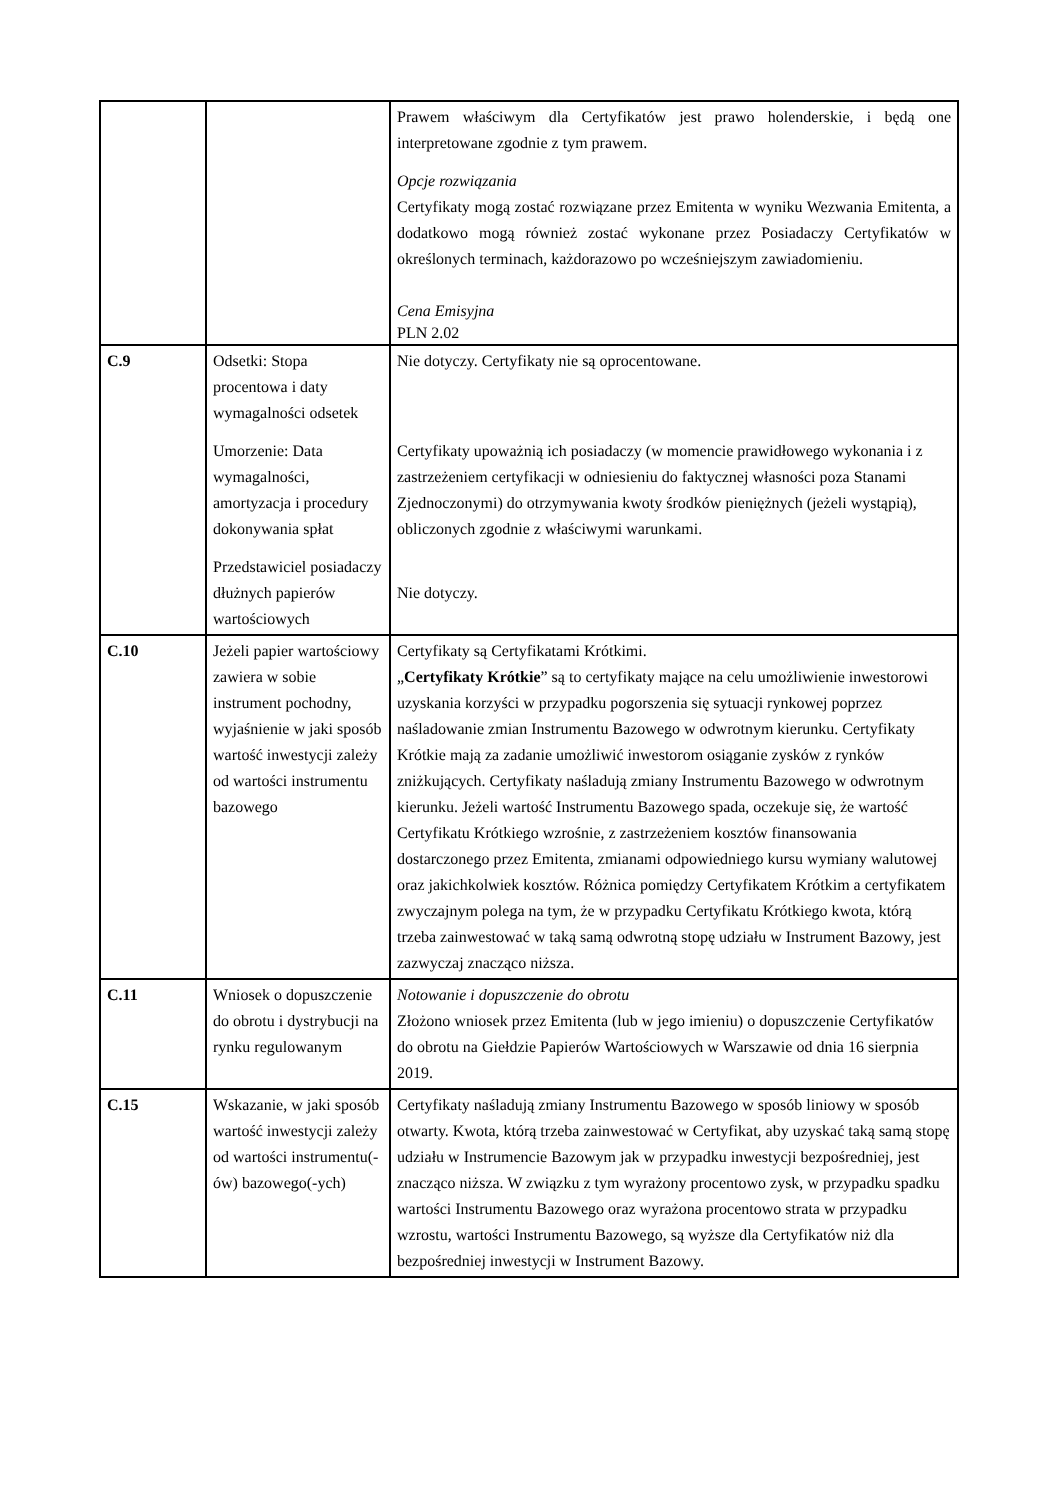| | | Prawem właściwym dla Certyfikatów jest prawo holenderskie, i będą one interpretowane zgodnie z tym prawem. Opcje rozwiązania Certyfikaty mogą zostać rozwiązane przez Emitenta w wyniku Wezwania Emitenta, a dodatkowo mogą również zostać wykonane przez Posiadaczy Certyfikatów w określonych terminach, każdorazowo po wcześniejszym zawiadomieniu. Cena Emisyjna PLN 2.02 |
| C.9 | Odsetki: Stopa procentowa i daty wymagalności odsetek Umorzenie: Data wymagalności, amortyzacja i procedury dokonywania spłat Przedstawiciel posiadaczy dłużnych papierów wartościowych | Nie dotyczy. Certyfikaty nie są oprocentowane. Certyfikaty upoważnią ich posiadaczy (w momencie prawidłowego wykonania i z zastrzeżeniem certyfikacji w odniesieniu do faktycznej własności poza Stanami Zjednoczonymi) do otrzymywania kwoty środków pieniężnych (jeżeli wystąpią), obliczonych zgodnie z właściwymi warunkami. Nie dotyczy. |
| C.10 | Jeżeli papier wartościowy zawiera w sobie instrument pochodny, wyjaśnienie w jaki sposób wartość inwestycji zależy od wartości instrumentu bazowego | Certyfikaty są Certyfikatami Krótkimi. „ Certyfikaty Krótkie ” są to certyfikaty mające na celu umożliwienie inwestorowi uzyskania korzyści w przypadku pogorszenia się sytuacji rynkowej poprzez naśladowanie zmian Instrumentu Bazowego w odwrotnym kierunku. Certyfikaty Krótkie mają za zadanie umożliwić inwestorom osiąganie zysków z rynków zniżkujących. Certyfikaty naśladują zmiany Instrumentu Bazowego w odwrotnym kierunku. Jeżeli wartość Instrumentu Bazowego spada, oczekuje się, że wartość Certyfikatu Krótkiego wzrośnie, z zastrzeżeniem kosztów finansowania dostarczonego przez Emitenta, zmianami odpowiedniego kursu wymiany walutowej oraz jakichkolwiek kosztów. Różnica pomiędzy Certyfikatem Krótkim a certyfikatem zwyczajnym polega na tym, że w przypadku Certyfikatu Krótkiego kwota, którą trzeba zainwestować w taką samą odwrotną stopę udziału w Instrument Bazowy, jest zazwyczaj znacząco niższa. |
| C.11 | Wniosek o dopuszczenie do obrotu i dystrybucji na rynku regulowanym | Notowanie i dopuszczenie do obrotu Złożono wniosek przez Emitenta (lub w jego imieniu) o dopuszczenie Certyfikatów do obrotu na Giełdzie Papierów Wartościowych w Warszawie od dnia 16 sierpnia 2019. |
| C.15 | Wskazanie, w jaki sposób wartość inwestycji zależy od wartości instrumentu(-ów) bazowego(-ych) | Certyfikaty naśladują zmiany Instrumentu Bazowego w sposób liniowy w sposób otwarty. Kwota, którą trzeba zainwestować w Certyfikat, aby uzyskać taką samą stopę udziału w Instrumencie Bazowym jak w przypadku inwestycji bezpośredniej, jest znacząco niższa. W związku z tym wyrażony procentowo zysk, w przypadku spadku wartości Instrumentu Bazowego oraz wyrażona procentowo strata w przypadku wzrostu, wartości Instrumentu Bazowego, są wyższe dla Certyfikatów niż dla bezpośredniej inwestycji w Instrument Bazowy. |